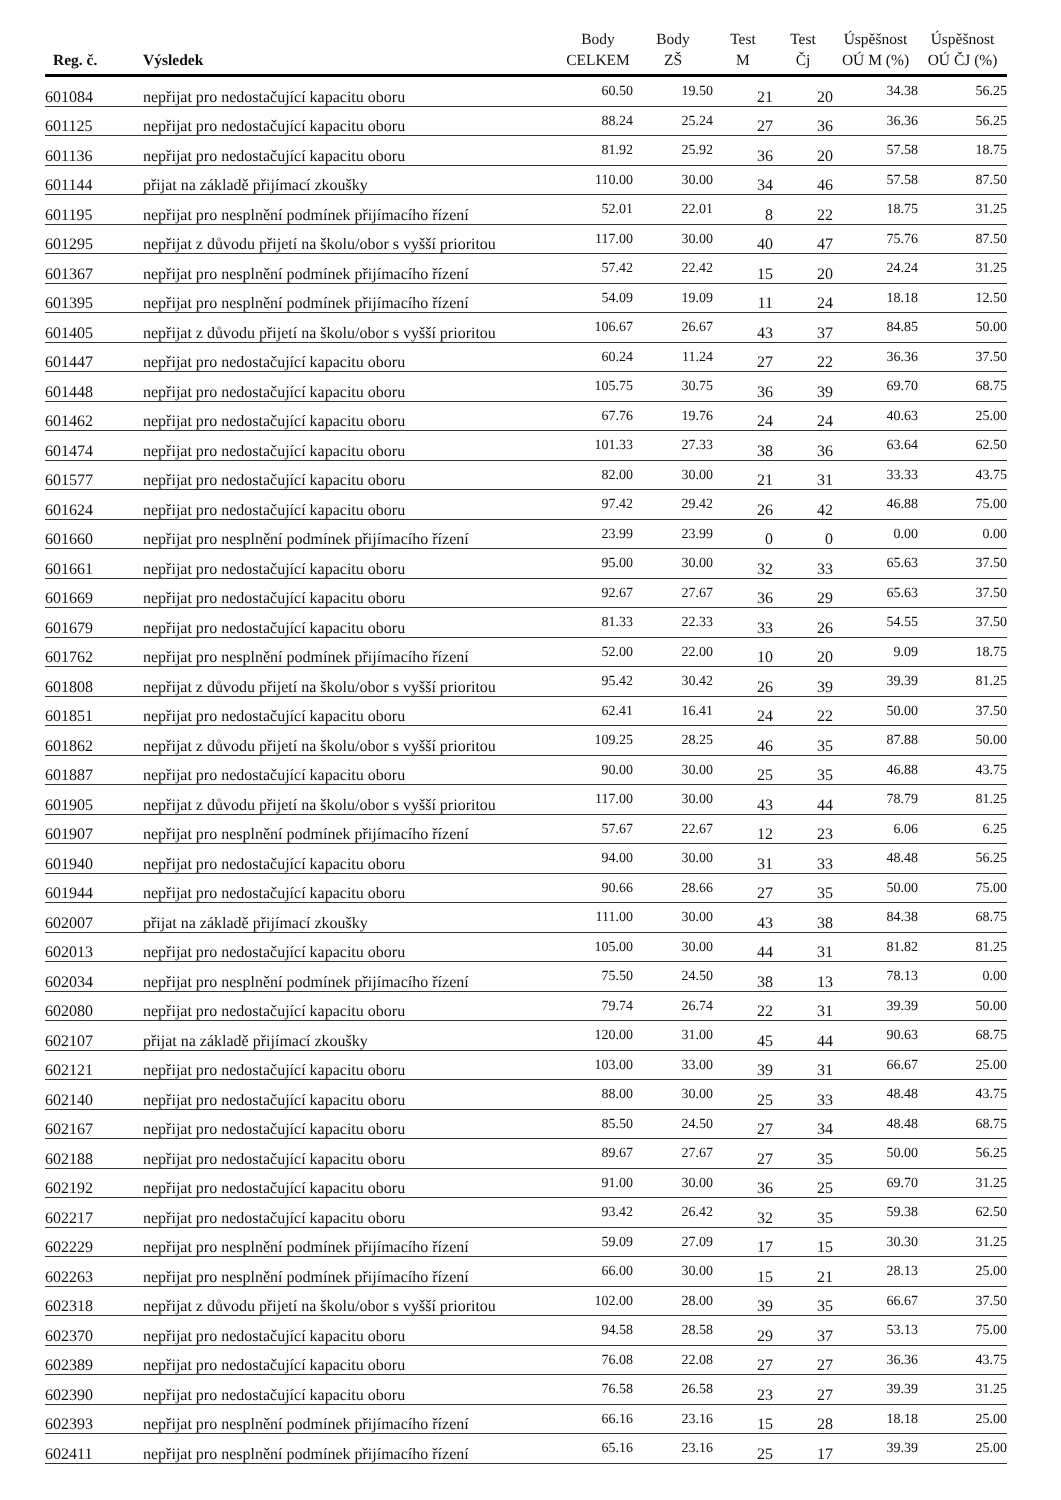| Reg. č. | Výsledek | Body CELKEM | Body ZŠ | Test M | Test Čj | Úspěšnost OÚ M (%) | Úspěšnost OÚ ČJ (%) |
| --- | --- | --- | --- | --- | --- | --- | --- |
| 601084 | nepřijat pro nedostačující kapacitu oboru | 60.50 | 19.50 | 21 | 20 | 34.38 | 56.25 |
| 601125 | nepřijat pro nedostačující kapacitu oboru | 88.24 | 25.24 | 27 | 36 | 36.36 | 56.25 |
| 601136 | nepřijat pro nedostačující kapacitu oboru | 81.92 | 25.92 | 36 | 20 | 57.58 | 18.75 |
| 601144 | přijat na základě přijímací zkoušky | 110.00 | 30.00 | 34 | 46 | 57.58 | 87.50 |
| 601195 | nepřijat pro nesplnění podmínek přijímacího řízení | 52.01 | 22.01 | 8 | 22 | 18.75 | 31.25 |
| 601295 | nepřijat z důvodu přijetí na školu/obor s vyšší prioritou | 117.00 | 30.00 | 40 | 47 | 75.76 | 87.50 |
| 601367 | nepřijat pro nesplnění podmínek přijímacího řízení | 57.42 | 22.42 | 15 | 20 | 24.24 | 31.25 |
| 601395 | nepřijat pro nesplnění podmínek přijímacího řízení | 54.09 | 19.09 | 11 | 24 | 18.18 | 12.50 |
| 601405 | nepřijat z důvodu přijetí na školu/obor s vyšší prioritou | 106.67 | 26.67 | 43 | 37 | 84.85 | 50.00 |
| 601447 | nepřijat pro nedostačující kapacitu oboru | 60.24 | 11.24 | 27 | 22 | 36.36 | 37.50 |
| 601448 | nepřijat pro nedostačující kapacitu oboru | 105.75 | 30.75 | 36 | 39 | 69.70 | 68.75 |
| 601462 | nepřijat pro nedostačující kapacitu oboru | 67.76 | 19.76 | 24 | 24 | 40.63 | 25.00 |
| 601474 | nepřijat pro nedostačující kapacitu oboru | 101.33 | 27.33 | 38 | 36 | 63.64 | 62.50 |
| 601577 | nepřijat pro nedostačující kapacitu oboru | 82.00 | 30.00 | 21 | 31 | 33.33 | 43.75 |
| 601624 | nepřijat pro nedostačující kapacitu oboru | 97.42 | 29.42 | 26 | 42 | 46.88 | 75.00 |
| 601660 | nepřijat pro nesplnění podmínek přijímacího řízení | 23.99 | 23.99 | 0 | 0 | 0.00 | 0.00 |
| 601661 | nepřijat pro nedostačující kapacitu oboru | 95.00 | 30.00 | 32 | 33 | 65.63 | 37.50 |
| 601669 | nepřijat pro nedostačující kapacitu oboru | 92.67 | 27.67 | 36 | 29 | 65.63 | 37.50 |
| 601679 | nepřijat pro nedostačující kapacitu oboru | 81.33 | 22.33 | 33 | 26 | 54.55 | 37.50 |
| 601762 | nepřijat pro nesplnění podmínek přijímacího řízení | 52.00 | 22.00 | 10 | 20 | 9.09 | 18.75 |
| 601808 | nepřijat z důvodu přijetí na školu/obor s vyšší prioritou | 95.42 | 30.42 | 26 | 39 | 39.39 | 81.25 |
| 601851 | nepřijat pro nedostačující kapacitu oboru | 62.41 | 16.41 | 24 | 22 | 50.00 | 37.50 |
| 601862 | nepřijat z důvodu přijetí na školu/obor s vyšší prioritou | 109.25 | 28.25 | 46 | 35 | 87.88 | 50.00 |
| 601887 | nepřijat pro nedostačující kapacitu oboru | 90.00 | 30.00 | 25 | 35 | 46.88 | 43.75 |
| 601905 | nepřijat z důvodu přijetí na školu/obor s vyšší prioritou | 117.00 | 30.00 | 43 | 44 | 78.79 | 81.25 |
| 601907 | nepřijat pro nesplnění podmínek přijímacího řízení | 57.67 | 22.67 | 12 | 23 | 6.06 | 6.25 |
| 601940 | nepřijat pro nedostačující kapacitu oboru | 94.00 | 30.00 | 31 | 33 | 48.48 | 56.25 |
| 601944 | nepřijat pro nedostačující kapacitu oboru | 90.66 | 28.66 | 27 | 35 | 50.00 | 75.00 |
| 602007 | přijat na základě přijímací zkoušky | 111.00 | 30.00 | 43 | 38 | 84.38 | 68.75 |
| 602013 | nepřijat pro nedostačující kapacitu oboru | 105.00 | 30.00 | 44 | 31 | 81.82 | 81.25 |
| 602034 | nepřijat pro nesplnění podmínek přijímacího řízení | 75.50 | 24.50 | 38 | 13 | 78.13 | 0.00 |
| 602080 | nepřijat pro nedostačující kapacitu oboru | 79.74 | 26.74 | 22 | 31 | 39.39 | 50.00 |
| 602107 | přijat na základě přijímací zkoušky | 120.00 | 31.00 | 45 | 44 | 90.63 | 68.75 |
| 602121 | nepřijat pro nedostačující kapacitu oboru | 103.00 | 33.00 | 39 | 31 | 66.67 | 25.00 |
| 602140 | nepřijat pro nedostačující kapacitu oboru | 88.00 | 30.00 | 25 | 33 | 48.48 | 43.75 |
| 602167 | nepřijat pro nedostačující kapacitu oboru | 85.50 | 24.50 | 27 | 34 | 48.48 | 68.75 |
| 602188 | nepřijat pro nedostačující kapacitu oboru | 89.67 | 27.67 | 27 | 35 | 50.00 | 56.25 |
| 602192 | nepřijat pro nedostačující kapacitu oboru | 91.00 | 30.00 | 36 | 25 | 69.70 | 31.25 |
| 602217 | nepřijat pro nedostačující kapacitu oboru | 93.42 | 26.42 | 32 | 35 | 59.38 | 62.50 |
| 602229 | nepřijat pro nesplnění podmínek přijímacího řízení | 59.09 | 27.09 | 17 | 15 | 30.30 | 31.25 |
| 602263 | nepřijat pro nesplnění podmínek přijímacího řízení | 66.00 | 30.00 | 15 | 21 | 28.13 | 25.00 |
| 602318 | nepřijat z důvodu přijetí na školu/obor s vyšší prioritou | 102.00 | 28.00 | 39 | 35 | 66.67 | 37.50 |
| 602370 | nepřijat pro nedostačující kapacitu oboru | 94.58 | 28.58 | 29 | 37 | 53.13 | 75.00 |
| 602389 | nepřijat pro nedostačující kapacitu oboru | 76.08 | 22.08 | 27 | 27 | 36.36 | 43.75 |
| 602390 | nepřijat pro nedostačující kapacitu oboru | 76.58 | 26.58 | 23 | 27 | 39.39 | 31.25 |
| 602393 | nepřijat pro nesplnění podmínek přijímacího řízení | 66.16 | 23.16 | 15 | 28 | 18.18 | 25.00 |
| 602411 | nepřijat pro nesplnění podmínek přijímacího řízení | 65.16 | 23.16 | 25 | 17 | 39.39 | 25.00 |